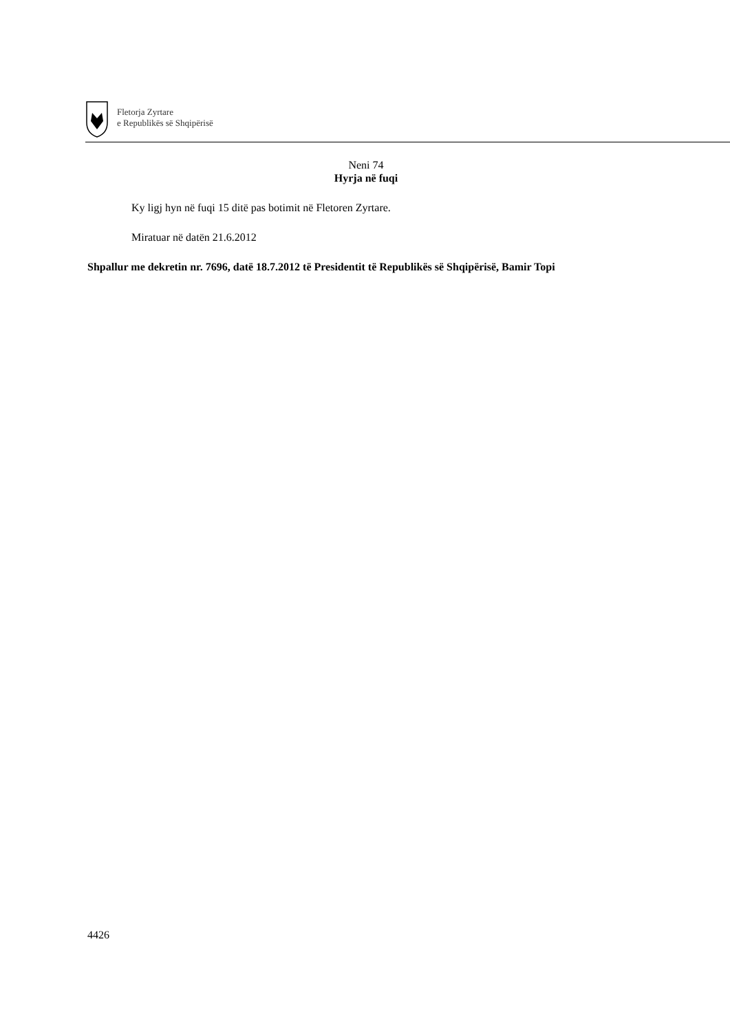Fletorja Zyrtare
e Republikës së Shqipërisë
Neni 74
Hyrja në fuqi
Ky ligj hyn në fuqi 15 ditë pas botimit në Fletoren Zyrtare.
Miratuar në datën 21.6.2012
Shpallur me dekretin nr. 7696, datë 18.7.2012 të Presidentit të Republikës së Shqipërisë, Bamir Topi
4426